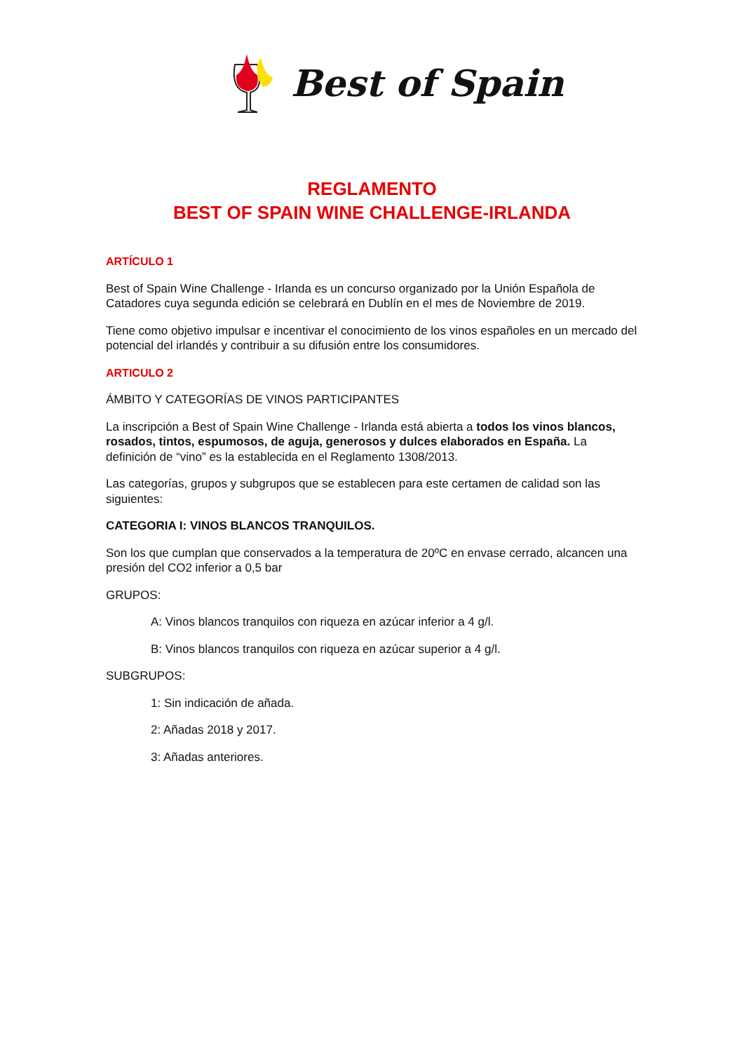Best of Spain
REGLAMENTO
BEST OF SPAIN WINE CHALLENGE-IRLANDA
ARTÍCULO 1
Best of Spain Wine Challenge - Irlanda es un concurso organizado por la Unión Española de Catadores cuya segunda edición se celebrará en Dublín en el mes de Noviembre de 2019.
Tiene como objetivo impulsar e incentivar el conocimiento de los vinos españoles en un mercado del potencial del irlandés y contribuir a su difusión entre los consumidores.
ARTICULO 2
ÁMBITO Y CATEGORÍAS DE VINOS PARTICIPANTES
La inscripción a Best of Spain Wine Challenge - Irlanda está abierta a todos los vinos blancos, rosados, tintos, espumosos, de aguja, generosos y dulces elaborados en España. La definición de “vino” es la establecida en el Reglamento 1308/2013.
Las categorías, grupos y subgrupos que se establecen para este certamen de calidad son las siguientes:
CATEGORIA I: VINOS BLANCOS TRANQUILOS.
Son los que cumplan que conservados a la temperatura de 20ºC en envase cerrado, alcancen una presión del CO2 inferior a 0,5 bar
GRUPOS:
A: Vinos blancos tranquilos con riqueza en azúcar inferior a 4 g/l.
B: Vinos blancos tranquilos con riqueza en azúcar superior a 4 g/l.
SUBGRUPOS:
1: Sin indicación de añada.
2: Añadas 2018 y 2017.
3: Añadas anteriores.